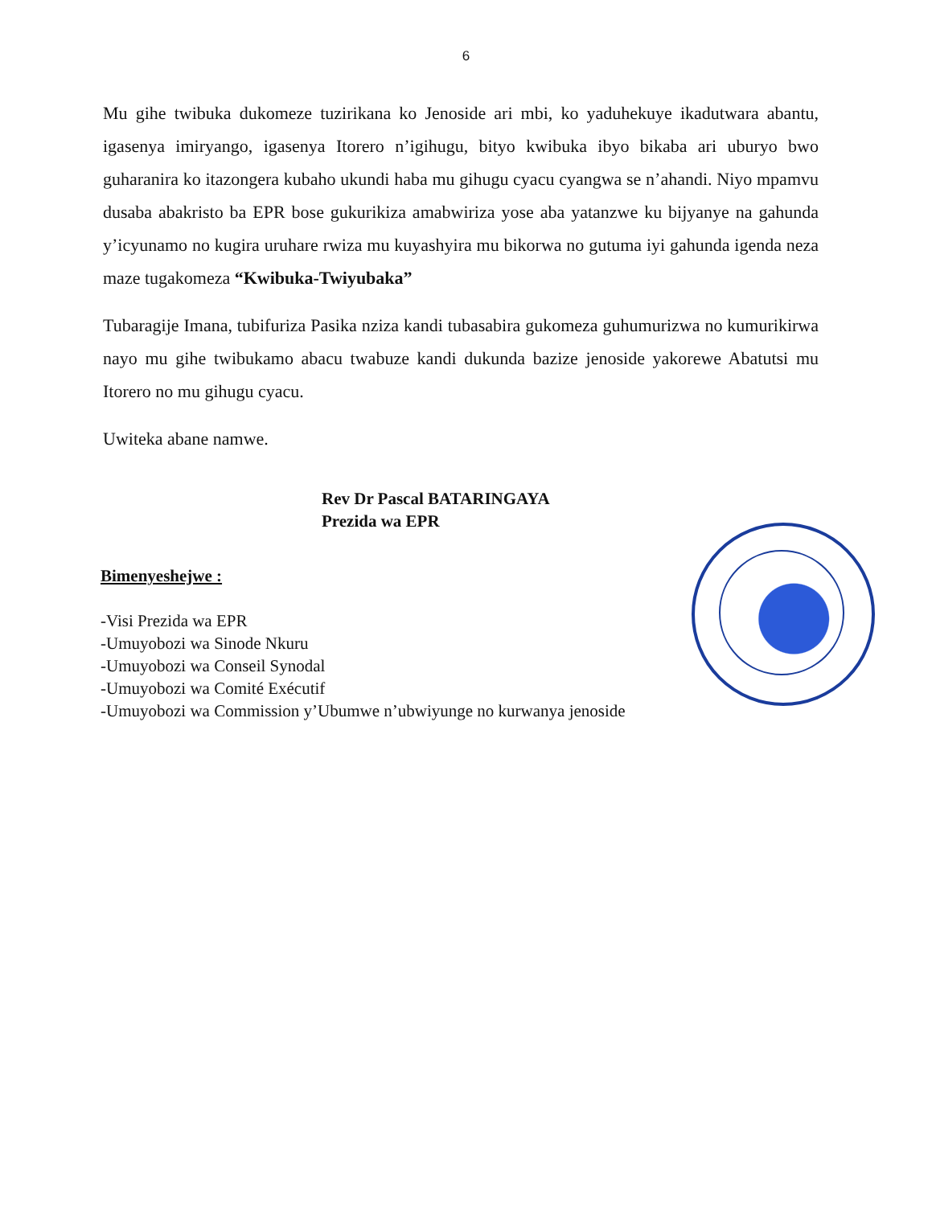6
Mu gihe twibuka dukomeze tuzirikana ko Jenoside ari mbi, ko yaduhekuye ikadutwara abantu, igasenya imiryango, igasenya Itorero n’igihugu, bityo kwibuka ibyo bikaba ari uburyo bwo guharanira ko itazongera kubaho ukundi haba mu gihugu cyacu cyangwa se n’ahandi. Niyo mpamvu dusaba abakristo ba EPR bose gukurikiza amabwiriza yose aba yatanzwe ku bijyanye na gahunda y’icyunamo no kugira uruhare rwiza mu kuyashyira mu bikorwa no gutuma iyi gahunda igenda neza maze tugakomeza “Kwibuka-Twiyubaka”
Tubaragije Imana, tubifuriza Pasika nziza kandi tubasabira gukomeza guhumurizwa no kumurikirwa nayo mu gihe twibukamo abacu twabuze kandi dukunda bazize jenoside yakorewe Abatutsi mu Itorero no mu gihugu cyacu.
Uwiteka abane namwe.
Rev Dr Pascal BATARINGAYA
Prezida wa EPR
Bimenyeshejwe :
-Visi Prezida wa EPR
-Umuyobozi wa Sinode Nkuru
-Umuyobozi wa Conseil Synodal
-Umuyobozi wa Comité Exécutif
-Umuyobozi wa Commission y’Ubumwe n’ubwiyunge no kurwanya jenoside